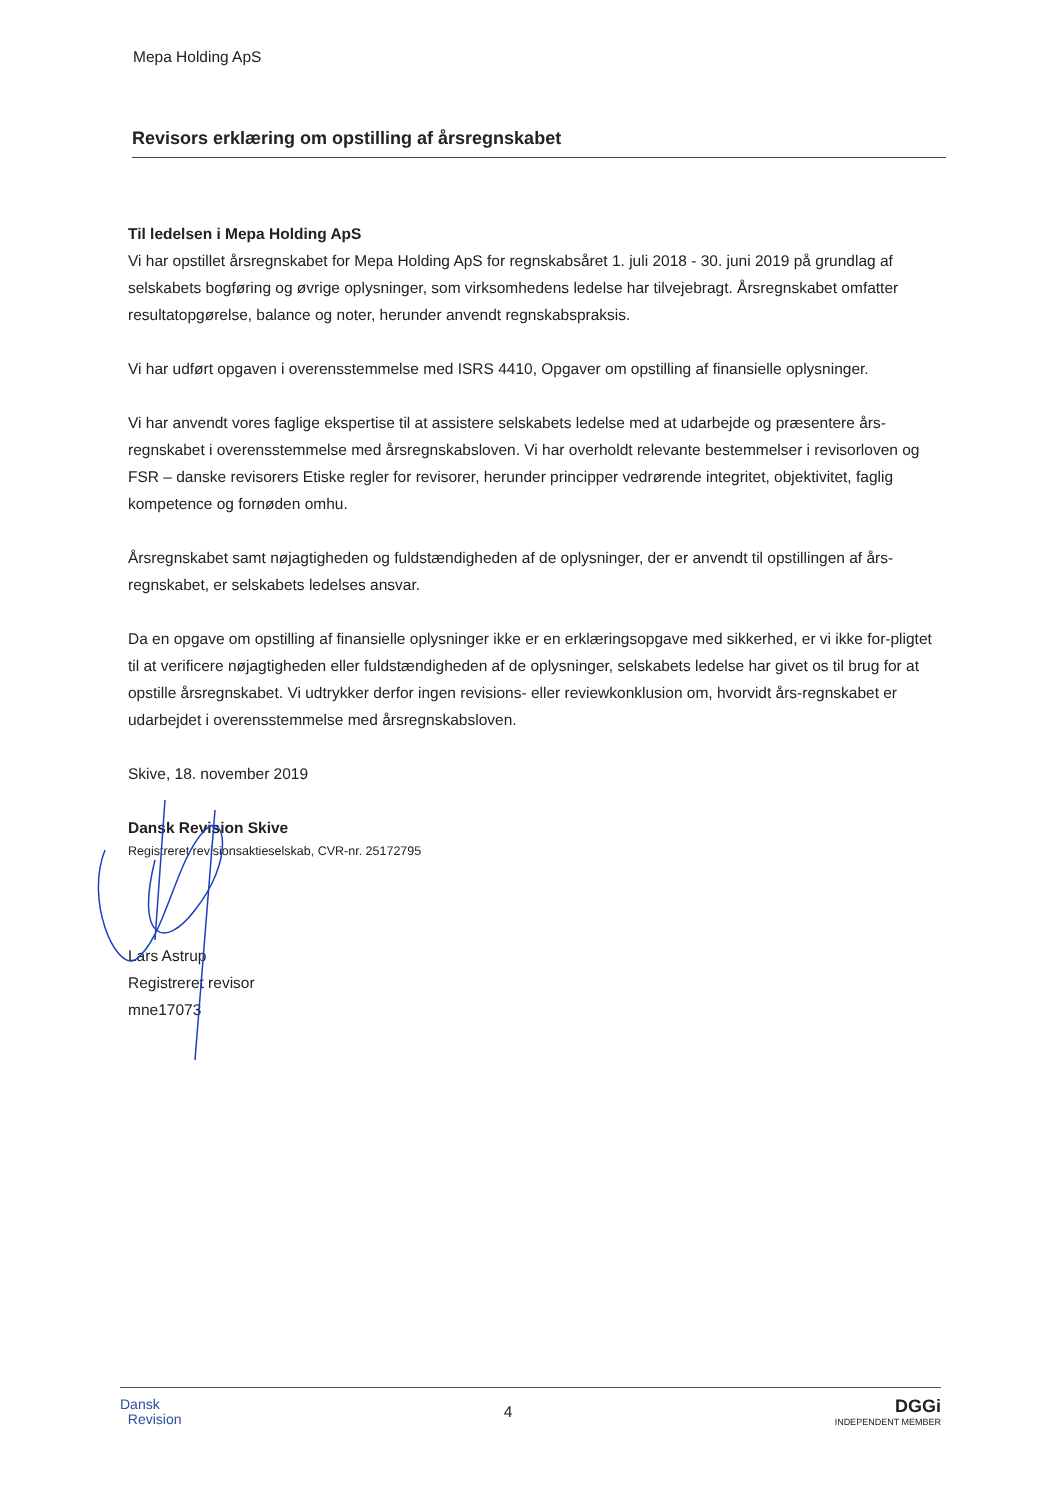Mepa Holding ApS
Revisors erklæring om opstilling af årsregnskabet
Til ledelsen i Mepa Holding ApS
Vi har opstillet årsregnskabet for Mepa Holding ApS for regnskabsåret 1. juli 2018 - 30. juni 2019 på grundlag af selskabets bogføring og øvrige oplysninger, som virksomhedens ledelse har tilvejebragt. Årsregnskabet omfatter resultatopgørelse, balance og noter, herunder anvendt regnskabspraksis.
Vi har udført opgaven i overensstemmelse med ISRS 4410, Opgaver om opstilling af finansielle oplysninger.
Vi har anvendt vores faglige ekspertise til at assistere selskabets ledelse med at udarbejde og præsentere års-regnskabet i overensstemmelse med årsregnskabsloven. Vi har overholdt relevante bestemmelser i revisorloven og FSR – danske revisorers Etiske regler for revisorer, herunder principper vedrørende integritet, objektivitet, faglig kompetence og fornøden omhu.
Årsregnskabet samt nøjagtigheden og fuldstændigheden af de oplysninger, der er anvendt til opstillingen af års-regnskabet, er selskabets ledelses ansvar.
Da en opgave om opstilling af finansielle oplysninger ikke er en erklæringsopgave med sikkerhed, er vi ikke for-pligtet til at verificere nøjagtigheden eller fuldstændigheden af de oplysninger, selskabets ledelse har givet os til brug for at opstille årsregnskabet. Vi udtrykker derfor ingen revisions- eller reviewkonklusion om, hvorvidt års-regnskabet er udarbejdet i overensstemmelse med årsregnskabsloven.
Skive, 18. november 2019
Dansk Revision Skive
Registreret revisionsaktieselskab, CVR-nr. 25172795
Lars Astrup
Registreret revisor
mne17073
Dansk
Revision
4
DGGi
INDEPENDENT MEMBER